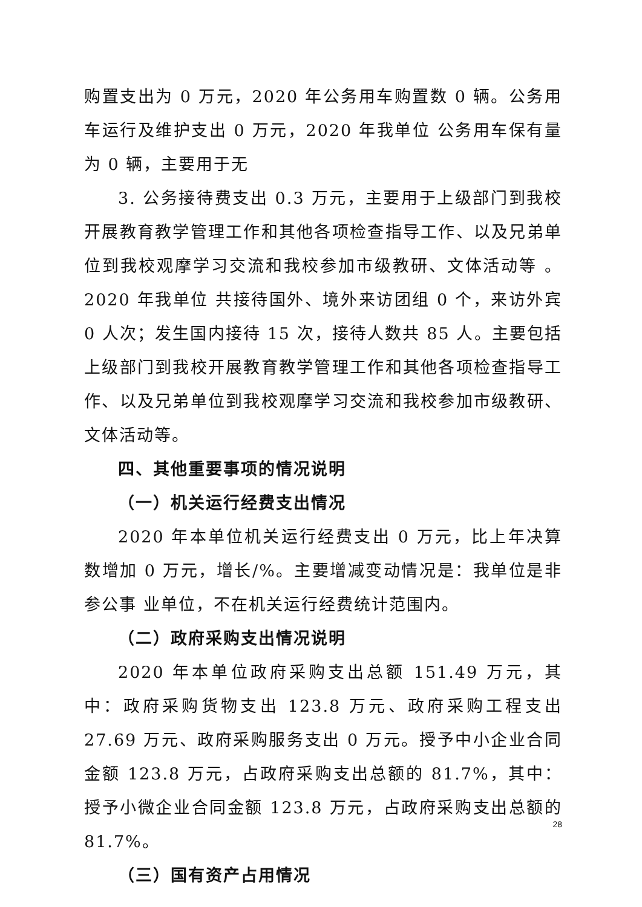购置支出为 0 万元，2020 年公务用车购置数 0 辆。公务用车运行及维护支出 0 万元，2020 年我单位 公务用车保有量为 0 辆，主要用于无
3. 公务接待费支出 0.3 万元，主要用于上级部门到我校开展教育教学管理工作和其他各项检查指导工作、以及兄弟单位到我校观摩学习交流和我校参加市级教研、文体活动等 。2020 年我单位 共接待国外、境外来访团组 0 个，来访外宾 0 人次；发生国内接待 15 次，接待人数共 85 人。主要包括上级部门到我校开展教育教学管理工作和其他各项检查指导工作、以及兄弟单位到我校观摩学习交流和我校参加市级教研、文体活动等。
四、其他重要事项的情况说明
（一）机关运行经费支出情况
2020 年本单位机关运行经费支出 0 万元，比上年决算数增加 0 万元，增长/%。主要增减变动情况是：我单位是非参公事 业单位，不在机关运行经费统计范围内。
（二）政府采购支出情况说明
2020 年本单位政府采购支出总额 151.49 万元，其中：政府采购货物支出 123.8 万元、政府采购工程支出 27.69 万元、政府采购服务支出 0 万元。授予中小企业合同金额 123.8 万元，占政府采购支出总额的 81.7%，其中：授予小微企业合同金额 123.8 万元，占政府采购支出总额的 81.7%。
（三）国有资产占用情况
28